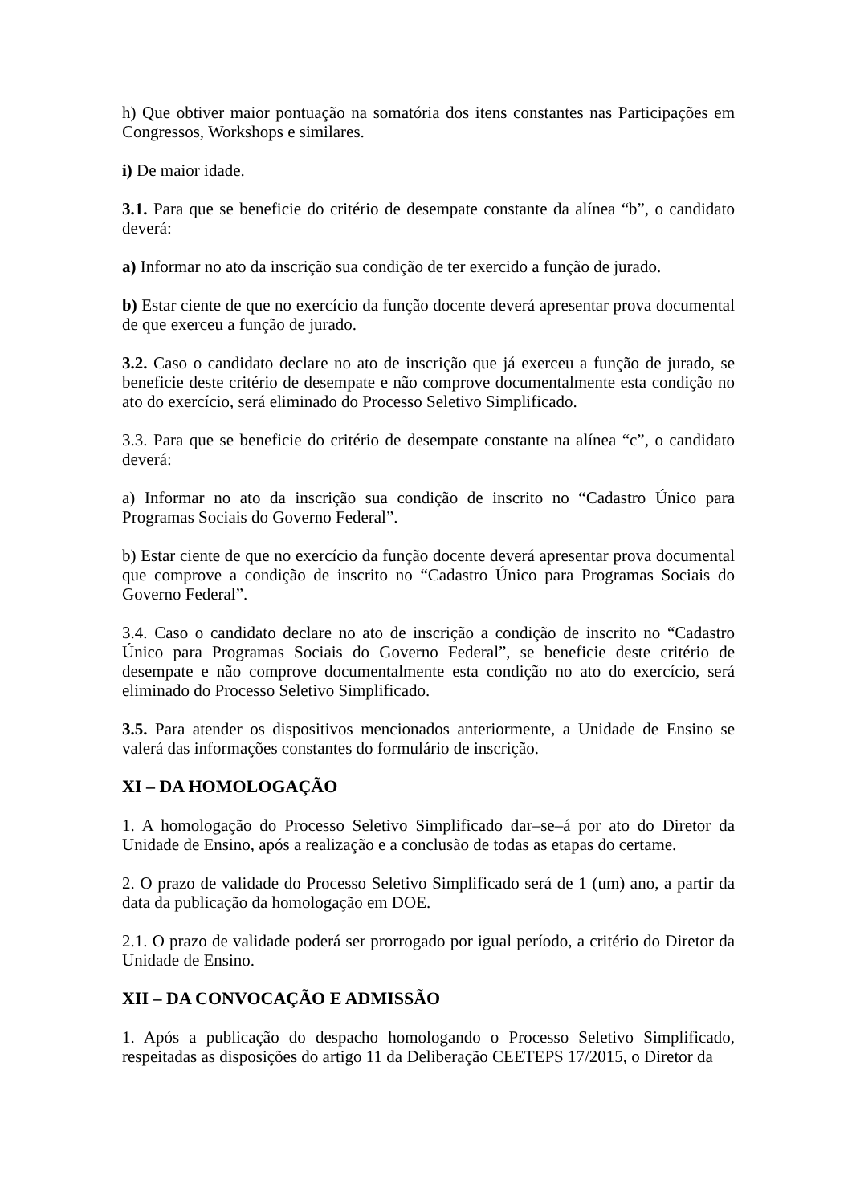h) Que obtiver maior pontuação na somatória dos itens constantes nas Participações em Congressos, Workshops e similares.
i) De maior idade.
3.1. Para que se beneficie do critério de desempate constante da alínea “b”, o candidato deverá:
a) Informar no ato da inscrição sua condição de ter exercido a função de jurado.
b) Estar ciente de que no exercício da função docente deverá apresentar prova documental de que exerceu a função de jurado.
3.2. Caso o candidato declare no ato de inscrição que já exerceu a função de jurado, se beneficie deste critério de desempate e não comprove documentalmente esta condição no ato do exercício, será eliminado do Processo Seletivo Simplificado.
3.3. Para que se beneficie do critério de desempate constante na alínea “c”, o candidato deverá:
a) Informar no ato da inscrição sua condição de inscrito no “Cadastro Único para Programas Sociais do Governo Federal”.
b) Estar ciente de que no exercício da função docente deverá apresentar prova documental que comprove a condição de inscrito no “Cadastro Único para Programas Sociais do Governo Federal”.
3.4. Caso o candidato declare no ato de inscrição a condição de inscrito no “Cadastro Único para Programas Sociais do Governo Federal”, se beneficie deste critério de desempate e não comprove documentalmente esta condição no ato do exercício, será eliminado do Processo Seletivo Simplificado.
3.5. Para atender os dispositivos mencionados anteriormente, a Unidade de Ensino se valerá das informações constantes do formulário de inscrição.
XI – DA HOMOLOGAÇÃO
1. A homologação do Processo Seletivo Simplificado dar–se–á por ato do Diretor da Unidade de Ensino, após a realização e a conclusão de todas as etapas do certame.
2. O prazo de validade do Processo Seletivo Simplificado será de 1 (um) ano, a partir da data da publicação da homologação em DOE.
2.1. O prazo de validade poderá ser prorrogado por igual período, a critério do Diretor da Unidade de Ensino.
XII – DA CONVOCAÇÃO E ADMISSÃO
1. Após a publicação do despacho homologando o Processo Seletivo Simplificado, respeitadas as disposições do artigo 11 da Deliberação CEETEPS 17/2015, o Diretor da